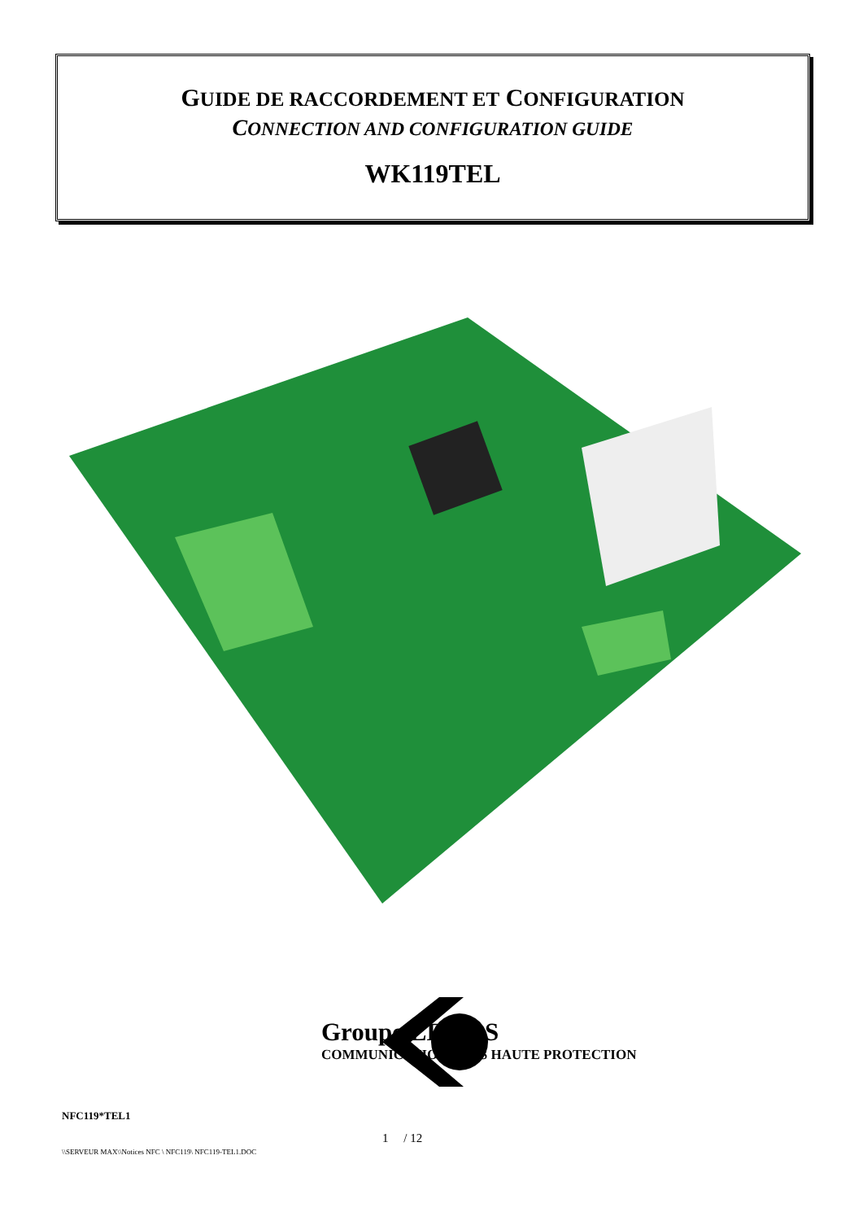GUIDE DE RACCORDEMENT ET CONFIGURATION
CONNECTION AND CONFIGURATION GUIDE
WK119TEL
Groupe LE LAS
COMMUNICATION SOUS HAUTE PROTECTION
NFC119*TEL1
1 / 12
\\SERVEUR MAX\\Notices NFC \ NFC119\ NFC119-TEL1.DOC